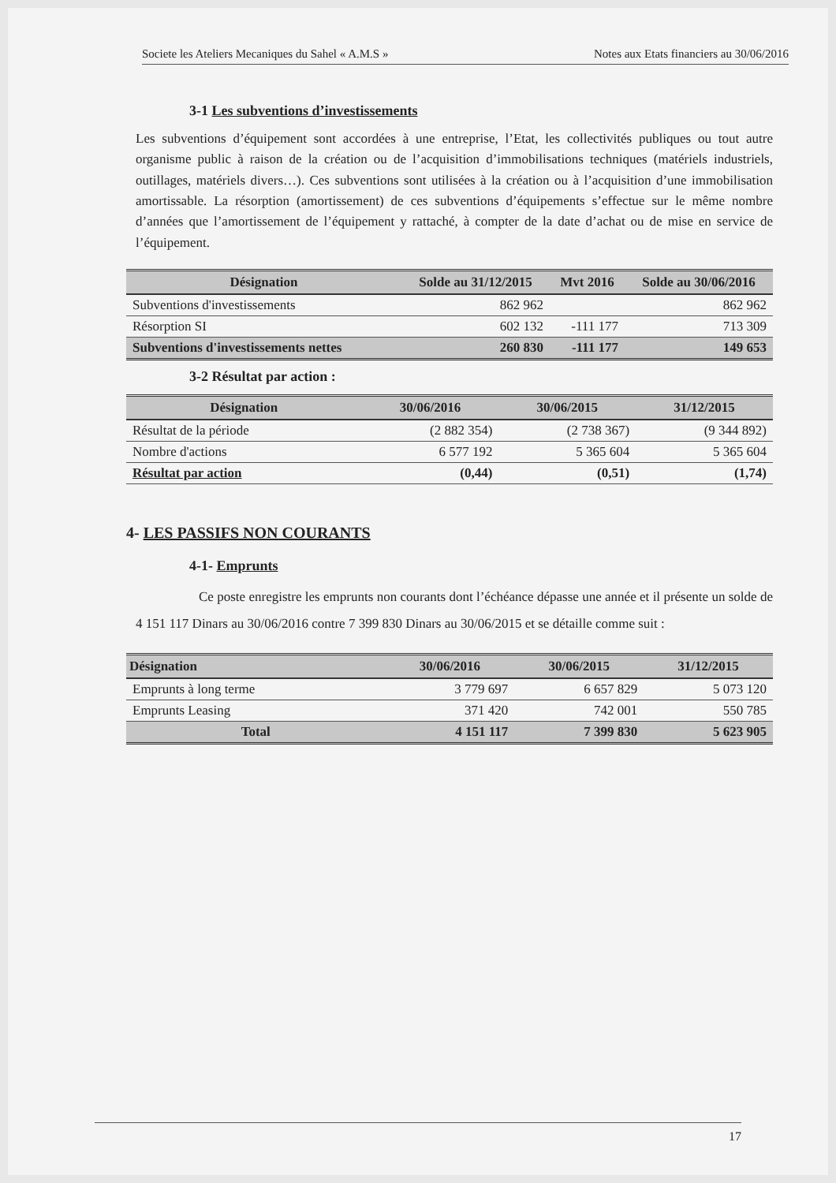Societe les Ateliers Mecaniques du Sahel « A.M.S » Notes aux Etats financiers au 30/06/2016
3-1 Les subventions d’investissements
Les subventions d’équipement sont accordées à une entreprise, l’Etat, les collectivités publiques ou tout autre organisme public à raison de la création ou de l’acquisition d’immobilisations techniques (matériels industriels, outillages, matériels divers…). Ces subventions sont utilisées à la création ou à l’acquisition d’une immobilisation amortissable. La résorption (amortissement) de ces subventions d’équipements s’effectue sur le même nombre d’années que l’amortissement de l’équipement y rattaché, à compter de la date d’achat ou de mise en service de l’équipement.
| Désignation | Solde au 31/12/2015 | Mvt 2016 | Solde au 30/06/2016 |
| --- | --- | --- | --- |
| Subventions d'investissements | 862 962 | | 862 962 |
| Résorption SI | 602 132 | -111 177 | 713 309 |
| Subventions d'investissements nettes | 260 830 | -111 177 | 149 653 |
3-2 Résultat par action :
| Désignation | 30/06/2016 | 30/06/2015 | 31/12/2015 |
| --- | --- | --- | --- |
| Résultat de la période | (2 882 354) | (2 738 367) | (9 344 892) |
| Nombre d'actions | 6 577 192 | 5 365 604 | 5 365 604 |
| Résultat par action | (0,44) | (0,51) | (1,74) |
4- LES PASSIFS NON COURANTS
4-1- Emprunts
Ce poste enregistre les emprunts non courants dont l’échéance dépasse une année et il présente un solde de 4 151 117 Dinars au 30/06/2016 contre 7 399 830 Dinars au 30/06/2015 et se détaille comme suit :
| Désignation | 30/06/2016 | 30/06/2015 | 31/12/2015 |
| --- | --- | --- | --- |
| Emprunts à long terme | 3 779 697 | 6 657 829 | 5 073 120 |
| Emprunts Leasing | 371 420 | 742 001 | 550 785 |
| Total | 4 151 117 | 7 399 830 | 5 623 905 |
17